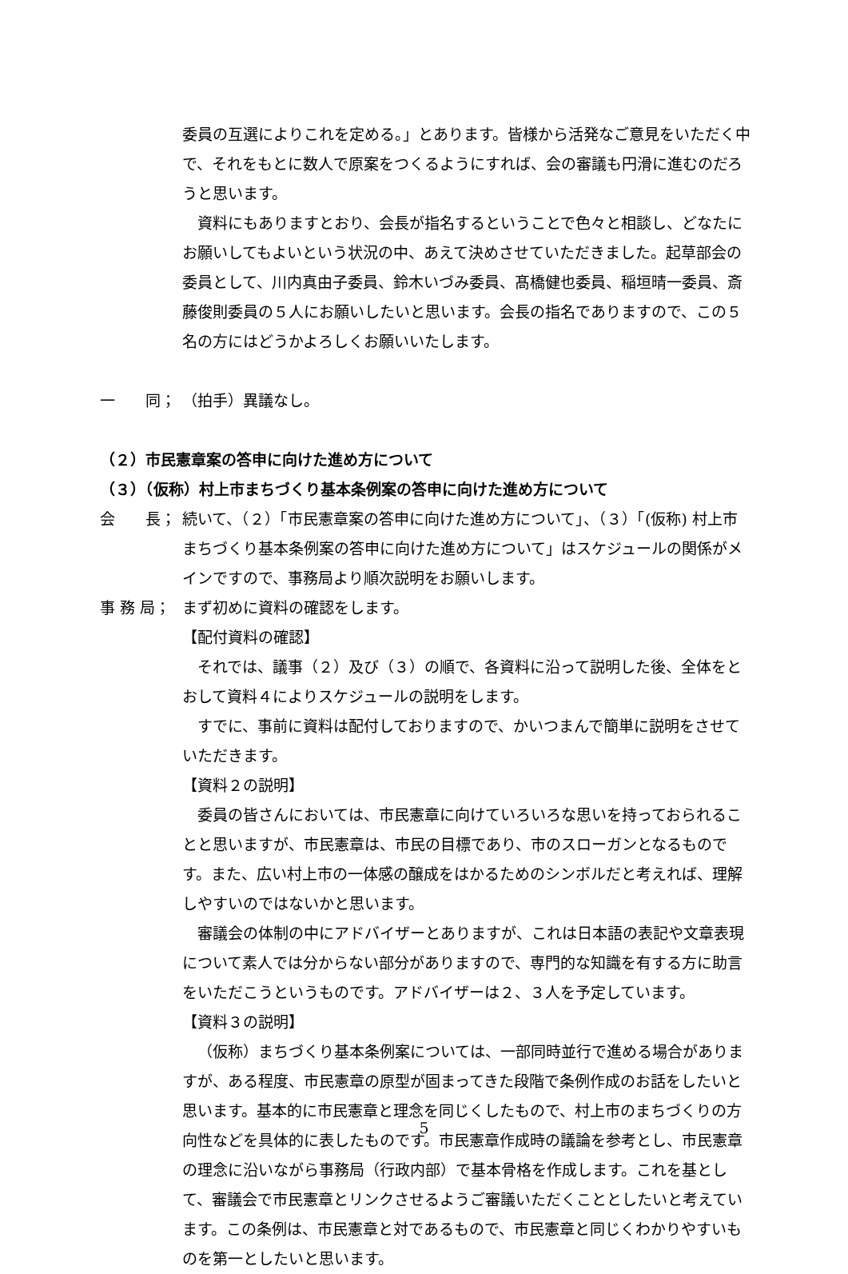委員の互選によりこれを定める。」とあります。皆様から活発なご意見をいただく中で、それをもとに数人で原案をつくるようにすれば、会の審議も円滑に進むのだろうと思います。
資料にもありますとおり、会長が指名するということで色々と相談し、どなたにお願いしてもよいという状況の中、あえて決めさせていただきました。起草部会の委員として、川内真由子委員、鈴木いづみ委員、髙橋健也委員、稲垣晴一委員、斎藤俊則委員の５人にお願いしたいと思います。会長の指名でありますので、この５名の方にはどうかよろしくお願いいたします。
一　　同； （拍手）異議なし。
（２）市民憲章案の答申に向けた進め方について
（３）（仮称）村上市まちづくり基本条例案の答申に向けた進め方について
会　　長； 続いて、（２）「市民憲章案の答申に向けた進め方について」、（３）「(仮称) 村上市まちづくり基本条例案の答申に向けた進め方について」はスケジュールの関係がメインですので、事務局より順次説明をお願いします。
事 務 局； まず初めに資料の確認をします。
【配付資料の確認】
それでは、議事（２）及び（３）の順で、各資料に沿って説明した後、全体をとおして資料４によりスケジュールの説明をします。
すでに、事前に資料は配付しておりますので、かいつまんで簡単に説明をさせていただきます。
【資料２の説明】
委員の皆さんにおいては、市民憲章に向けていろいろな思いを持っておられることと思いますが、市民憲章は、市民の目標であり、市のスローガンとなるものです。また、広い村上市の一体感の醸成をはかるためのシンボルだと考えれば、理解しやすいのではないかと思います。
審議会の体制の中にアドバイザーとありますが、これは日本語の表記や文章表現について素人では分からない部分がありますので、専門的な知識を有する方に助言をいただこうというものです。アドバイザーは２、３人を予定しています。
【資料３の説明】
（仮称）まちづくり基本条例案については、一部同時並行で進める場合がありますが、ある程度、市民憲章の原型が固まってきた段階で条例作成のお話をしたいと思います。基本的に市民憲章と理念を同じくしたもので、村上市のまちづくりの方向性などを具体的に表したものです。市民憲章作成時の議論を参考とし、市民憲章の理念に沿いながら事務局（行政内部）で基本骨格を作成します。これを基として、審議会で市民憲章とリンクさせるようご審議いただくこととしたいと考えています。この条例は、市民憲章と対であるもので、市民憲章と同じくわかりやすいものを第一としたいと思います。
5